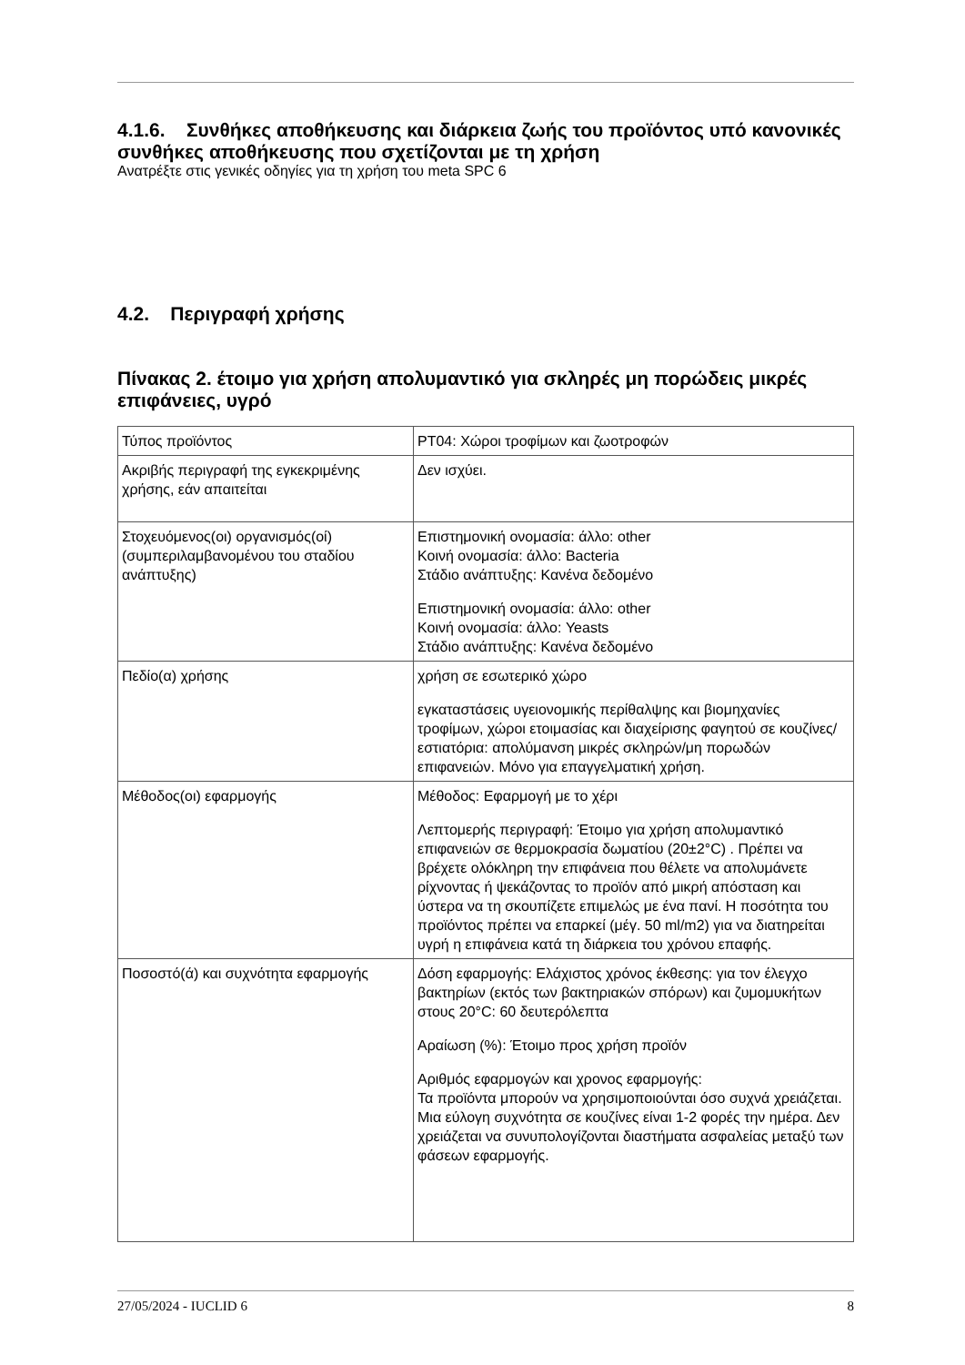4.1.6. Συνθήκες αποθήκευσης και διάρκεια ζωής του προϊόντος υπό κανονικές συνθήκες αποθήκευσης που σχετίζονται με τη χρήση
Ανατρέξτε στις γενικές οδηγίες για τη χρήση του meta SPC 6
4.2. Περιγραφή χρήσης
Πίνακας 2. έτοιμο για χρήση απολυμαντικό για σκληρές μη πορώδεις μικρές επιφάνειες, υγρό
| Τύπος προϊόντος | PT04: Χώροι τροφίμων και ζωοτροφών |
| Ακριβής περιγραφή της εγκεκριμένης χρήσης, εάν απαιτείται | Δεν ισχύει. |
| Στοχευόμενος(οι) οργανισμός(οί) (συμπεριλαμβανομένου του σταδίου ανάπτυξης) | Επιστημονική ονομασία: άλλο: other Κοινή ονομασία: άλλο: Bacteria Στάδιο ανάπτυξης: Κανένα δεδομένο Επιστημονική ονομασία: άλλο: other Κοινή ονομασία: άλλο: Yeasts Στάδιο ανάπτυξης: Κανένα δεδομένο |
| Πεδίο(α) χρήσης | χρήση σε εσωτερικό χώρο εγκαταστάσεις υγειονομικής περίθαλψης και βιομηχανίες τροφίμων, χώροι ετοιμασίας και διαχείρισης φαγητού σε κουζίνες/εστιατόρια: απολύμανση μικρές σκληρών/μη πορωδών επιφανειών. Μόνο για επαγγελματική χρήση. |
| Μέθοδος(οι) εφαρμογής | Μέθοδος: Εφαρμογή με το χέρι Λεπτομερής περιγραφή: Έτοιμο για χρήση απολυμαντικό επιφανειών σε θερμοκρασία δωματίου (20±2°C) . Πρέπει να βρέχετε ολόκληρη την επιφάνεια που θέλετε να απολυμάνετε ρίχνοντας ή ψεκάζοντας το προϊόν από μικρή απόσταση και ύστερα να τη σκουπίζετε επιμελώς με ένα πανί. Η ποσότητα του προϊόντος πρέπει να επαρκεί (μέγ. 50 ml/m2) για να διατηρείται υγρή η επιφάνεια κατά τη διάρκεια του χρόνου επαφής. |
| Ποσοστό(ά) και συχνότητα εφαρμογής | Δόση εφαρμογής: Ελάχιστος χρόνος έκθεσης: για τον έλεγχο βακτηρίων (εκτός των βακτηριακών σπόρων) και ζυμομυκήτων στους 20°C: 60 δευτερόλεπτα Αραίωση (%): Έτοιμο προς χρήση προϊόν Αριθμός εφαρμογών και χρονος εφαρμογής: Τα προϊόντα μπορούν να χρησιμοποιούνται όσο συχνά χρειάζεται. Μια εύλογη συχνότητα σε κουζίνες είναι 1-2 φορές την ημέρα. Δεν χρειάζεται να συνυπολογίζονται διαστήματα ασφαλείας μεταξύ των φάσεων εφαρμογής. |
27/05/2024 - IUCLID 6 8